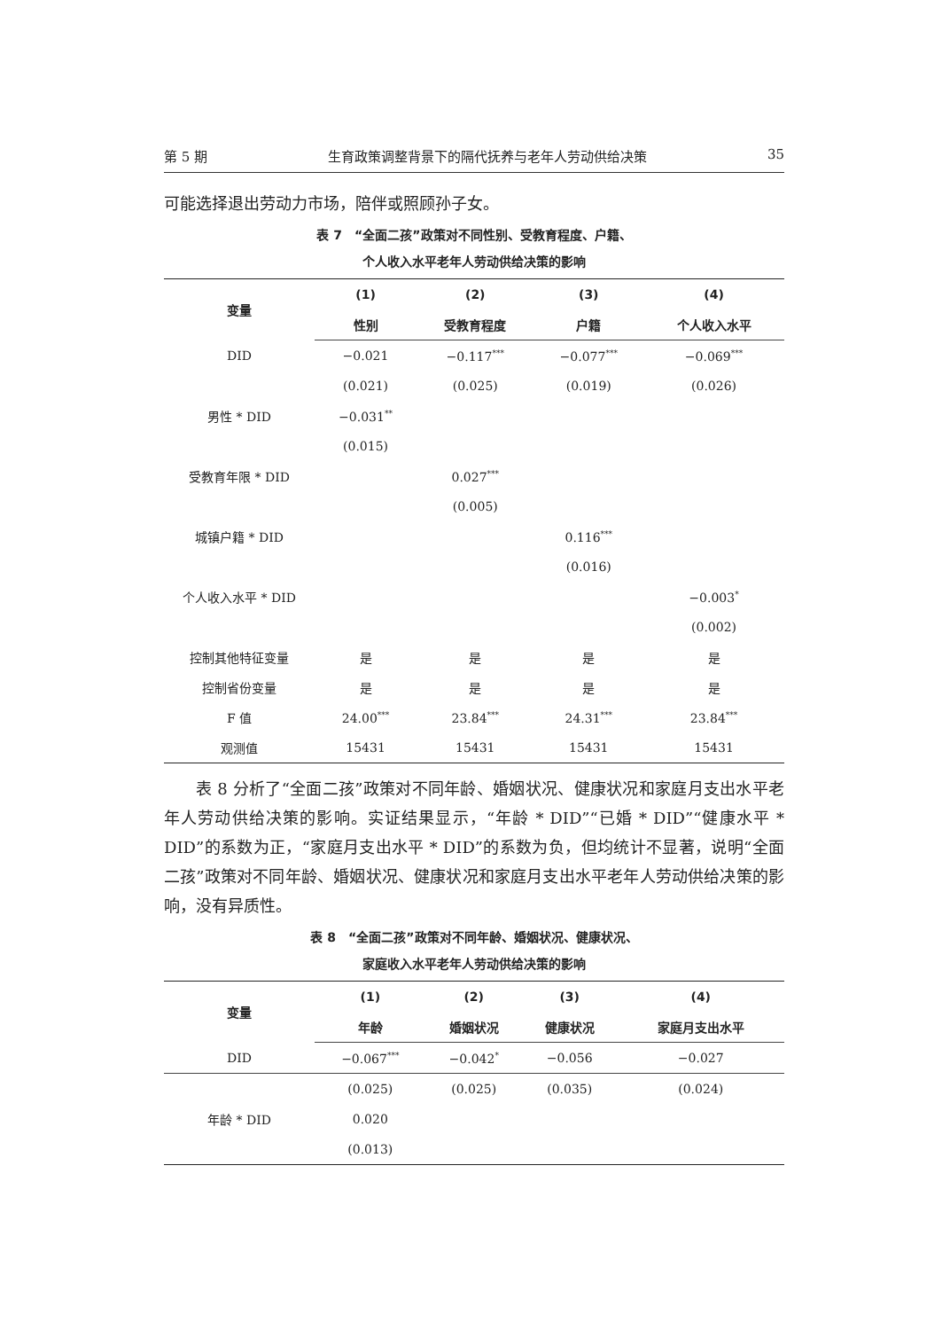第 5 期 生育政策调整背景下的隔代抚养与老年人劳动供给决策 35
可能选择退出劳动力市场，陪伴或照顾孙子女。
表 7　“全面二孩”政策对不同性别、受教育程度、户籍、
个人收入水平老年人劳动供给决策的影响
| 变量 | (1) | (2) | (3) | (4) |
| --- | --- | --- | --- | --- |
| | 性别 | 受教育程度 | 户籍 | 个人收入水平 |
| DID | −0.021 | −0.117<sup>***</sup> | −0.077<sup>***</sup> | −0.069<sup>***</sup> |
| | (0.021) | (0.025) | (0.019) | (0.026) |
| 男性 * DID | −0.031<sup>**</sup> | | | |
| | (0.015) | | | |
| 受教育年限 * DID | | 0.027<sup>***</sup> | | |
| | | (0.005) | | |
| 城镇户籍 * DID | | | 0.116<sup>***</sup> | |
| | | | (0.016) | |
| 个人收入水平 * DID | | | | −0.003<sup>*</sup> |
| | | | | (0.002) |
| 控制其他特征变量 | 是 | 是 | 是 | 是 |
| 控制省份变量 | 是 | 是 | 是 | 是 |
| F 值 | 24.00<sup>***</sup> | 23.84<sup>***</sup> | 24.31<sup>***</sup> | 23.84<sup>***</sup> |
| 观测值 | 15431 | 15431 | 15431 | 15431 |
表 8 分析了“全面二孩”政策对不同年龄、婚姻状况、健康状况和家庭月支出水平老年人劳动供给决策的影响。实证结果显示，“年龄 * DID”“已婚 * DID”“健康水平 * DID”的系数为正，“家庭月支出水平 * DID”的系数为负，但均统计不显著，说明“全面二孩”政策对不同年龄、婚姻状况、健康状况和家庭月支出水平老年人劳动供给决策的影响，没有异质性。
表 8　“全面二孩”政策对不同年龄、婚姻状况、健康状况、
家庭收入水平老年人劳动供给决策的影响
| 变量 | (1) | (2) | (3) | (4) |
| --- | --- | --- | --- | --- |
| | 年龄 | 婚姻状况 | 健康状况 | 家庭月支出水平 |
| DID | −0.067<sup>***</sup> | −0.042<sup>*</sup> | −0.056 | −0.027 |
| | (0.025) | (0.025) | (0.035) | (0.024) |
| 年龄 * DID | 0.020 | | | |
| | (0.013) | | | |